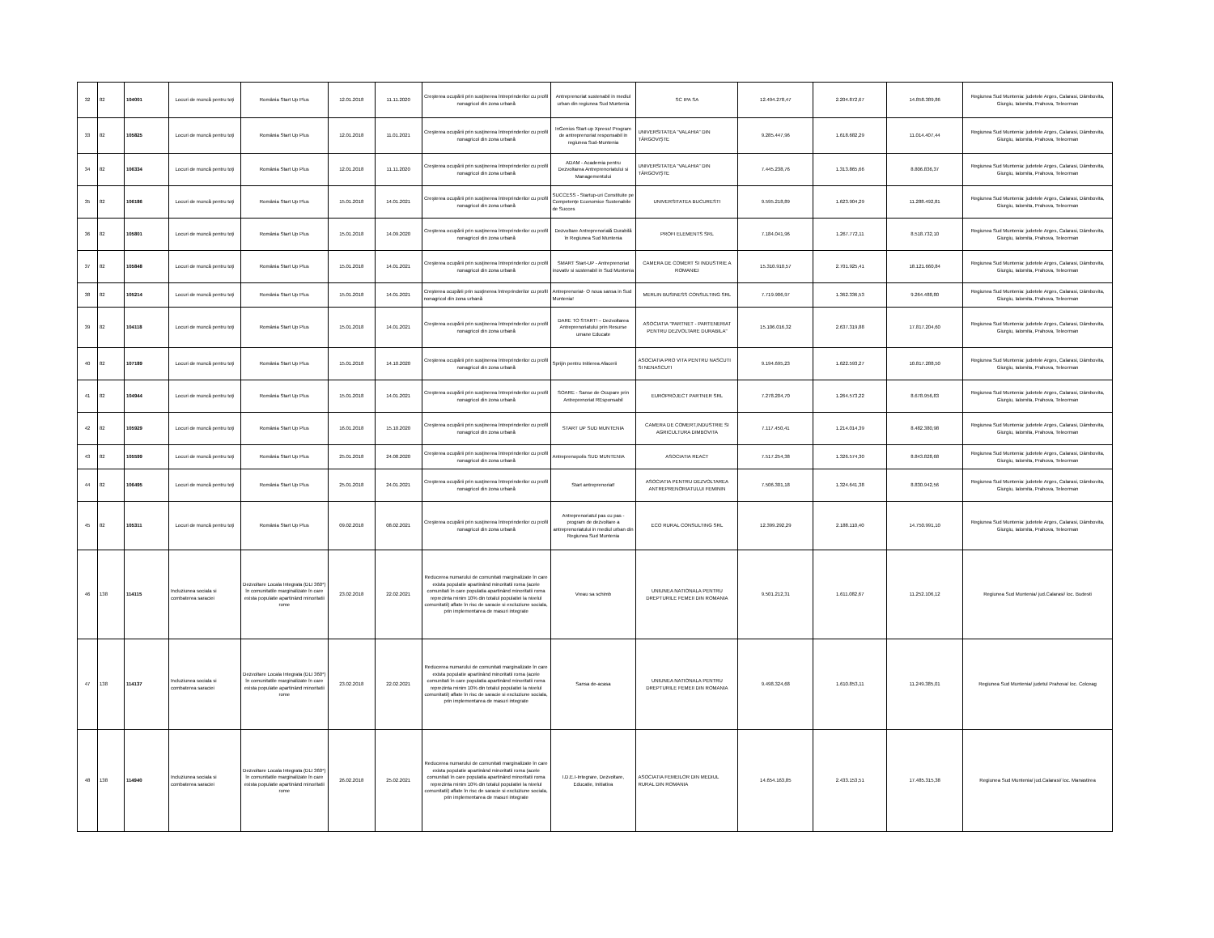| 32 | 82 | 104001 | Locuri de muncă pentru toţi | România Start Up Plus | 12.01.2018 | 11.11.2020 | Creşterea ocupării prin susţinerea întreprinderilor cu profil nonagricol din zona urbană | Antreprenoriat sustenabil in mediul urban din regiunea Sud Muntenia | SC IPA SA | 12.494.278,47 | 2.204.872,67 | 14.858.389,86 | Regiunea Sud Muntenia: judetele Arges, Calarasi, Dâmbovita, Giurgiu, Ialomita, Prahova, Teleorman |
| 33 | 82 | 105825 | Locuri de muncă pentru toţi | România Start Up Plus | 12.01.2018 | 11.01.2021 | Creşterea ocupării prin susţinerea întreprinderilor cu profil nonagricol din zona urbană | InGenius Start-up Xpress! Program de antreprenoriat responsabil in regiunea Sud-Muntenia | UNIVERSITATEA "VALAHIA" DIN TÂRGOVIŞTE | 9.285.447,96 | 1.618.682,29 | 11.014.407,44 | Regiunea Sud Muntenia: judetele Arges, Calarasi, Dâmbovita, Giurgiu, Ialomita, Prahova, Teleorman |
| 34 | 82 | 106334 | Locuri de muncă pentru toţi | România Start Up Plus | 12.01.2018 | 11.11.2020 | Creşterea ocupării prin susţinerea întreprinderilor cu profil nonagricol din zona urbană | ADAM - Academia pentru Dezvoltarea Antreprenoriatului si Managementului | UNIVERSITATEA "VALAHIA" DIN TÂRGOVIŞTE | 7.445.238,76 | 1.313.865,66 | 8.806.836,37 | Regiunea Sud Muntenia: judetele Arges, Calarasi, Dâmbovita, Giurgiu, Ialomita, Prahova, Teleorman |
| 35 | 82 | 106186 | Locuri de muncă pentru toţi | România Start Up Plus | 15.01.2018 | 14.01.2021 | Creşterea ocupării prin susţinerea întreprinderilor cu profil nonagricol din zona urbană | SUCCESS - Startup-uri Constituite pe Competențe Economice Sustenabile de Succes | UNIVERSITATEA BUCURESTI | 9.595.218,89 | 1.623.904,29 | 11.288.492,81 | Regiunea Sud Muntenia: judetele Arges, Calarasi, Dâmbovita, Giurgiu, Ialomita, Prahova, Teleorman |
| 36 | 82 | 105801 | Locuri de muncă pentru toţi | România Start Up Plus | 15.01.2018 | 14.09.2020 | Creşterea ocupării prin susţinerea întreprinderilor cu profil nonagricol din zona urbană | Dezvoltare Antreprenorială Durabilă în Regiunea Sud Muntenia | PROFI ELEMENTS SRL | 7.184.041,96 | 1.267.772,11 | 8.518.732,10 | Regiunea Sud Muntenia: judetele Arges, Calarasi, Dâmbovita, Giurgiu, Ialomita, Prahova, Teleorman |
| 37 | 82 | 105848 | Locuri de muncă pentru toţi | România Start Up Plus | 15.01.2018 | 14.01.2021 | Creşterea ocupării prin susţinerea întreprinderilor cu profil nonagricol din zona urbană | SMART Start-UP - Antreprenoriat inovativ si sustenabil in Sud Muntenia | CAMERA DE COMERT SI INDUSTRIE A ROMANIEI | 15.310.910,57 | 2.701.925,41 | 18.121.660,84 | Regiunea Sud Muntenia: judetele Arges, Calarasi, Dâmbovita, Giurgiu, Ialomita, Prahova, Teleorman |
| 38 | 82 | 105214 | Locuri de muncă pentru toţi | România Start Up Plus | 15.01.2018 | 14.01.2021 | Creşterea ocupării prin susţinerea întreprinderilor cu profil nonagricol din zona urbană | Antreprenoriat- O noua sansa in Sud Muntenia! | MERLIN BUSINESS CONSULTING SRL | 7.719.906,97 | 1.362.336,53 | 9.264.488,80 | Regiunea Sud Muntenia: judetele Arges, Calarasi, Dâmbovita, Giurgiu, Ialomita, Prahova, Teleorman |
| 39 | 82 | 104118 | Locuri de muncă pentru toţi | România Start Up Plus | 15.01.2018 | 14.01.2021 | Creşterea ocupării prin susţinerea întreprinderilor cu profil nonagricol din zona urbană | DARE TO START! – Dezvoltarea Antreprenoriatului prin Resurse umane Educate | ASOCIATIA "PARTNET - PARTENERIAT PENTRU DEZVOLTARE DURABILA" | 15.106.016,32 | 2.637.319,88 | 17.817.204,60 | Regiunea Sud Muntenia: judetele Arges, Calarasi, Dâmbovita, Giurgiu, Ialomita, Prahova, Teleorman |
| 40 | 82 | 107189 | Locuri de muncă pentru toţi | România Start Up Plus | 15.01.2018 | 14.10.2020 | Creşterea ocupării prin susţinerea întreprinderilor cu profil nonagricol din zona urbană | Sprijin pentru Initierea Afacerii | ASOCIATIA PRO VITA PENTRU NASCUTI SI NENASCUTI | 9.194.695,23 | 1.622.593,27 | 10.817.288,50 | Regiunea Sud Muntenia: judetele Arges, Calarasi, Dâmbovita, Giurgiu, Ialomita, Prahova, Teleorman |
| 41 | 82 | 104944 | Locuri de muncă pentru toţi | România Start Up Plus | 15.01.2018 | 14.01.2021 | Creşterea ocupării prin susţinerea întreprinderilor cu profil nonagricol din zona urbană | SOARE - Sanse de Ocupare prin Antreprenoriat REsponsabil | EUROPROJECT PARTNER SRL | 7.278.204,70 | 1.264.573,22 | 8.678.956,83 | Regiunea Sud Muntenia: judetele Arges, Calarasi, Dâmbovita, Giurgiu, Ialomita, Prahova, Teleorman |
| 42 | 82 | 105929 | Locuri de muncă pentru toţi | România Start Up Plus | 16.01.2018 | 15.10.2020 | Creşterea ocupării prin susţinerea întreprinderilor cu profil nonagricol din zona urbană | START UP SUD MUNTENIA | CAMERA DE COMERT,INDUSTRIE SI AGRICULTURA DIMBOVITA | 7.117.450,41 | 1.214.014,39 | 8.482.380,98 | Regiunea Sud Muntenia: judetele Arges, Calarasi, Dâmbovita, Giurgiu, Ialomita, Prahova, Teleorman |
| 43 | 82 | 105599 | Locuri de muncă pentru toţi | România Start Up Plus | 25.01.2018 | 24.08.2020 | Creşterea ocupării prin susţinerea întreprinderilor cu profil nonagricol din zona urbană | Antreprenopolis SUD MUNTENIA | ASOCIATIA REACT | 7.517.254,38 | 1.326.574,30 | 8.843.828,68 | Regiunea Sud Muntenia: judetele Arges, Calarasi, Dâmbovita, Giurgiu, Ialomita, Prahova, Teleorman |
| 44 | 82 | 106495 | Locuri de muncă pentru toţi | România Start Up Plus | 25.01.2018 | 24.01.2021 | Creşterea ocupării prin susţinerea întreprinderilor cu profil nonagricol din zona urbană | Start antreprenoriat! | ASOCIATIA PENTRU DEZVOLTAREA ANTREPRENORIATULUI FEMININ | 7.506.301,18 | 1.324.641,38 | 8.830.942,56 | Regiunea Sud Muntenia: judetele Arges, Calarasi, Dâmbovita, Giurgiu, Ialomita, Prahova, Teleorman |
| 45 | 82 | 105311 | Locuri de muncă pentru toţi | România Start Up Plus | 09.02.2018 | 08.02.2021 | Creşterea ocupării prin susţinerea întreprinderilor cu profil nonagricol din zona urbană | Antreprenoriatul pas cu pas - program de dezvoltare a antreprenoriatului in mediul urban din Regiunea Sud Muntenia | ECO RURAL CONSULTING SRL | 12.399.292,29 | 2.188.110,40 | 14.750.991,10 | Regiunea Sud Muntenia: judetele Arges, Calarasi, Dâmbovita, Giurgiu, Ialomita, Prahova, Teleorman |
| 46 | 138 | 114115 | Incluziunea sociala si combaterea saraciei | Dezvoltare Locala Integrata (DLI 360*) în comunitatile marginalizate în care exista populatie apartinând minoritatii rome | 23.02.2018 | 22.02.2021 | Reducerea numarului de comunitati marginalizate în care exista populatie apartinând minoritatii roma (acele comunitati în care populatia apartinând minoritatii roma reprezinta minim 10% din totalul populatiei la nivelul comunitatii) aflate în risc de saracie si excluziune sociala, prin implementarea de masuri integrate | Vreau sa schimb | UNIUNEA NATIONALA PENTRU DREPTURILE FEMEII DIN ROMANIA | 9.501.212,31 | 1.611.082,67 | 11.252.106,12 | Regiunea Sud Muntenia/ jud.Calarasi/ loc. Budesti |
| 47 | 138 | 114137 | Incluziunea sociala si combaterea saraciei | Dezvoltare Locala Integrata (DLI 360*) în comunitatile marginalizate în care exista populatie apartinând minoritatii rome | 23.02.2018 | 22.02.2021 | Reducerea numarului de comunitati marginalizate în care exista populatie apartinând minoritatii roma (acele comunitati în care populatia apartinând minoritatii roma reprezinta minim 10% din totalul populatiei la nivelul comunitatii) aflate în risc de saracie si excluziune sociala, prin implementarea de masuri integrate | Sansa de-acasa | UNIUNEA NATIONALA PENTRU DREPTURILE FEMEII DIN ROMANIA | 9.498.324,68 | 1.610.853,11 | 11.249.385,01 | Regiunea Sud Muntenia/ judetul Prahova/ loc. Colceag |
| 48 | 138 | 114940 | Incluziunea sociala si combaterea saraciei | Dezvoltare Locala Integrata (DLI 360*) în comunitatile marginalizate în care exista populatie apartinând minoritatii rome | 26.02.2018 | 25.02.2021 | Reducerea numarului de comunitati marginalizate în care exista populatie apartinând minoritatii roma (acele comunitati în care populatia apartinând minoritatii roma reprezinta minim 10% din totalul populatiei la nivelul comunitatii) aflate în risc de saracie si excluziune sociala, prin implementarea de masuri integrate | I.D.E.I-Integrare, Dezvoltare, Educatie, Initiativa | ASOCIATIA FEMEILOR DIN MEDIUL RURAL DIN ROMANIA | 14.654.163,85 | 2.433.153,51 | 17.485.315,38 | Regiunea Sud Muntenia/ jud.Calarasi/ loc. Manastirea |